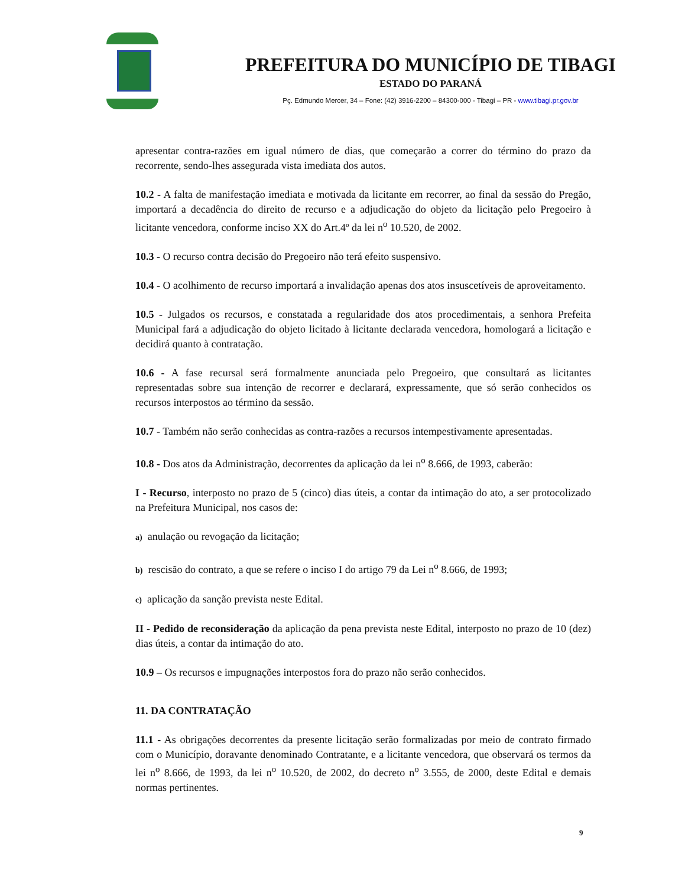PREFEITURA DO MUNICÍPIO DE TIBAGI
ESTADO DO PARANÁ
Pç. Edmundo Mercer, 34 – Fone: (42) 3916-2200 – 84300-000 - Tibagi – PR - www.tibagi.pr.gov.br
apresentar contra-razões em igual número de dias, que começarão a correr do término do prazo da recorrente, sendo-lhes assegurada vista imediata dos autos.
10.2 - A falta de manifestação imediata e motivada da licitante em recorrer, ao final da sessão do Pregão, importará a decadência do direito de recurso e a adjudicação do objeto da licitação pelo Pregoeiro à licitante vencedora, conforme inciso XX do Art.4º da lei n<sup>o</sup> 10.520, de 2002.
10.3 - O recurso contra decisão do Pregoeiro não terá efeito suspensivo.
10.4 - O acolhimento de recurso importará a invalidação apenas dos atos insuscetíveis de aproveitamento.
10.5 - Julgados os recursos, e constatada a regularidade dos atos procedimentais, a senhora Prefeita Municipal fará a adjudicação do objeto licitado à licitante declarada vencedora, homologará a licitação e decidirá quanto à contratação.
10.6 - A fase recursal será formalmente anunciada pelo Pregoeiro, que consultará as licitantes representadas sobre sua intenção de recorrer e declarará, expressamente, que só serão conhecidos os recursos interpostos ao término da sessão.
10.7 - Também não serão conhecidas as contra-razões a recursos intempestivamente apresentadas.
10.8 - Dos atos da Administração, decorrentes da aplicação da lei n<sup>o</sup> 8.666, de 1993, caberão:
I - Recurso, interposto no prazo de 5 (cinco) dias úteis, a contar da intimação do ato, a ser protocolizado na Prefeitura Municipal, nos casos de:
a) anulação ou revogação da licitação;
b) rescisão do contrato, a que se refere o inciso I do artigo 79 da Lei n<sup>o</sup> 8.666, de 1993;
c) aplicação da sanção prevista neste Edital.
II - Pedido de reconsideração da aplicação da pena prevista neste Edital, interposto no prazo de 10 (dez) dias úteis, a contar da intimação do ato.
10.9 – Os recursos e impugnações interpostos fora do prazo não serão conhecidos.
11. DA CONTRATAÇÃO
11.1 - As obrigações decorrentes da presente licitação serão formalizadas por meio de contrato firmado com o Município, doravante denominado Contratante, e a licitante vencedora, que observará os termos da lei n<sup>o</sup> 8.666, de 1993, da lei n<sup>o</sup> 10.520, de 2002, do decreto n<sup>o</sup> 3.555, de 2000, deste Edital e demais normas pertinentes.
9